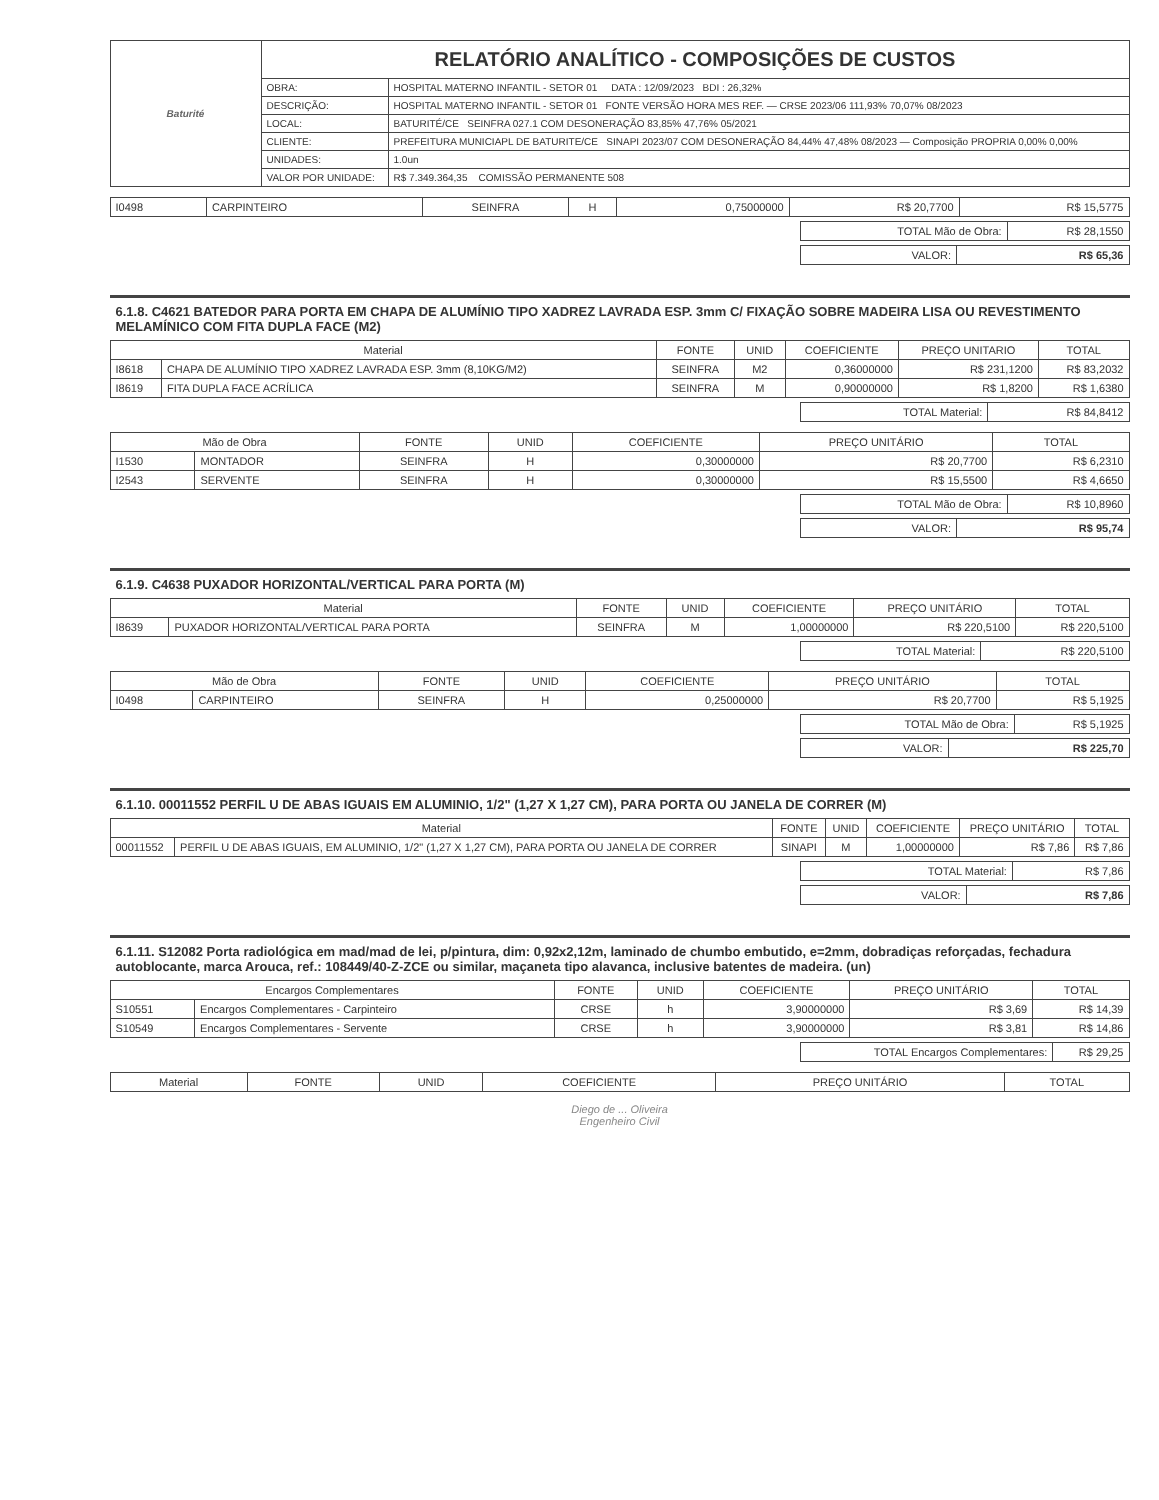| Baturité | RELATÓRIO ANALÍTICO - COMPOSIÇÕES DE CUSTOS | |
| | OBRA: | HOSPITAL MATERNO INFANTIL - SETOR 01 DATA : 12/09/2023 BDI : 26,32% |
| | DESCRIÇÃO: | HOSPITAL MATERNO INFANTIL - SETOR 01 FONTE VERSÃO HORA MES REF. — CRSE 2023/06 111,93% 70,07% 08/2023 |
| | LOCAL: | BATURITÉ/CE SEINFRA 027.1 COM DESONERAÇÃO 83,85% 47,76% 05/2021 |
| | CLIENTE: | PREFEITURA MUNICIAPL DE BATURITE/CE SINAPI 2023/07 COM DESONERAÇÃO 84,44% 47,48% 08/2023 — Composição PROPRIA 0,00% 0,00% |
| | UNIDADES: | 1.0un |
| | VALOR POR UNIDADE: | R$ 7.349.364,35 COMISSÃO PERMANENTE 508 |
| I0498 | CARPINTEIRO | SEINFRA | H | 0,75000000 | R$ 20,7700 | R$ 15,5775 |
| TOTAL Mão de Obra: | R$ 28,1550 |
| VALOR: | R$ 65,36 |
6.1.8. C4621 BATEDOR PARA PORTA EM CHAPA DE ALUMÍNIO TIPO XADREZ LAVRADA ESP. 3mm C/ FIXAÇÃO SOBRE MADEIRA LISA OU REVESTIMENTO MELAMÍNICO COM FITA DUPLA FACE (M2)
| Material | | FONTE | UNID | COEFICIENTE | PREÇO UNITARIO | TOTAL |
| --- | --- | --- | --- | --- | --- | --- |
| I8618 | CHAPA DE ALUMÍNIO TIPO XADREZ LAVRADA ESP. 3mm (8,10KG/M2) | SEINFRA | M2 | 0,36000000 | R$ 231,1200 | R$ 83,2032 |
| I8619 | FITA DUPLA FACE ACRÍLICA | SEINFRA | M | 0,90000000 | R$ 1,8200 | R$ 1,6380 |
| TOTAL Material: | R$ 84,8412 |
| Mão de Obra | | FONTE | UNID | COEFICIENTE | PREÇO UNITÁRIO | TOTAL |
| --- | --- | --- | --- | --- | --- | --- |
| I1530 | MONTADOR | SEINFRA | H | 0,30000000 | R$ 20,7700 | R$ 6,2310 |
| I2543 | SERVENTE | SEINFRA | H | 0,30000000 | R$ 15,5500 | R$ 4,6650 |
| TOTAL Mão de Obra: | R$ 10,8960 |
| VALOR: | R$ 95,74 |
6.1.9. C4638 PUXADOR HORIZONTAL/VERTICAL PARA PORTA (M)
| Material | | FONTE | UNID | COEFICIENTE | PREÇO UNITÁRIO | TOTAL |
| --- | --- | --- | --- | --- | --- | --- |
| I8639 | PUXADOR HORIZONTAL/VERTICAL PARA PORTA | SEINFRA | M | 1,00000000 | R$ 220,5100 | R$ 220,5100 |
| TOTAL Material: | R$ 220,5100 |
| Mão de Obra | | FONTE | UNID | COEFICIENTE | PREÇO UNITÁRIO | TOTAL |
| --- | --- | --- | --- | --- | --- | --- |
| I0498 | CARPINTEIRO | SEINFRA | H | 0,25000000 | R$ 20,7700 | R$ 5,1925 |
| TOTAL Mão de Obra: | R$ 5,1925 |
| VALOR: | R$ 225,70 |
6.1.10. 00011552 PERFIL U DE ABAS IGUAIS EM ALUMINIO, 1/2" (1,27 X 1,27 CM), PARA PORTA OU JANELA DE CORRER (M)
| Material | | FONTE | UNID | COEFICIENTE | PREÇO UNITÁRIO | TOTAL |
| --- | --- | --- | --- | --- | --- | --- |
| 00011552 | PERFIL U DE ABAS IGUAIS, EM ALUMINIO, 1/2" (1,27 X 1,27 CM), PARA PORTA OU JANELA DE CORRER | SINAPI | M | 1,00000000 | R$ 7,86 | R$ 7,86 |
| TOTAL Material: | R$ 7,86 |
| VALOR: | R$ 7,86 |
6.1.11. S12082 Porta radiológica em mad/mad de lei, p/pintura, dim: 0,92x2,12m, laminado de chumbo embutido, e=2mm, dobradiças reforçadas, fechadura autoblocante, marca Arouca, ref.: 108449/40-Z-ZCE ou similar, maçaneta tipo alavanca, inclusive batentes de madeira. (un)
| Encargos Complementares | | FONTE | UNID | COEFICIENTE | PREÇO UNITÁRIO | TOTAL |
| --- | --- | --- | --- | --- | --- | --- |
| S10551 | Encargos Complementares - Carpinteiro | CRSE | h | 3,90000000 | R$ 3,69 | R$ 14,39 |
| S10549 | Encargos Complementares - Servente | CRSE | h | 3,90000000 | R$ 3,81 | R$ 14,86 |
| TOTAL Encargos Complementares: | R$ 29,25 |
| Material | FONTE | UNID | COEFICIENTE | PREÇO UNITÁRIO | TOTAL |
| --- | --- | --- | --- | --- | --- |
Diego de ... Oliveira
Engenheiro Civil